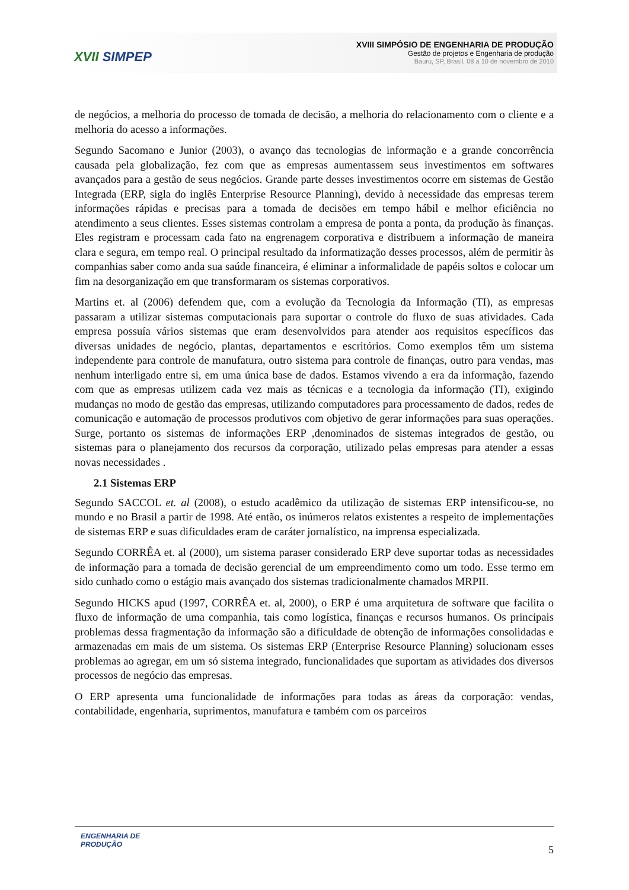XVII SIMPEP
XVIII SIMPÓSIO DE ENGENHARIA DE PRODUÇÃO
Gestão de projetos e Engenharia de produção
Bauru, SP, Brasil, 08 a 10 de novembro de 2010
de negócios, a melhoria do processo de tomada de decisão, a melhoria do relacionamento com o cliente e a melhoria do acesso a informações.
Segundo Sacomano e Junior (2003), o avanço das tecnologias de informação e a grande concorrência causada pela globalização, fez com que as empresas aumentassem seus investimentos em softwares avançados para a gestão de seus negócios. Grande parte desses investimentos ocorre em sistemas de Gestão Integrada (ERP, sigla do inglês Enterprise Resource Planning), devido à necessidade das empresas terem informações rápidas e precisas para a tomada de decisões em tempo hábil e melhor eficiência no atendimento a seus clientes. Esses sistemas controlam a empresa de ponta a ponta, da produção às finanças. Eles registram e processam cada fato na engrenagem corporativa e distribuem a informação de maneira clara e segura, em tempo real. O principal resultado da informatização desses processos, além de permitir às companhias saber como anda sua saúde financeira, é eliminar a informalidade de papéis soltos e colocar um fim na desorganização em que transformaram os sistemas corporativos.
Martins et. al (2006) defendem que, com a evolução da Tecnologia da Informação (TI), as empresas passaram a utilizar sistemas computacionais para suportar o controle do fluxo de suas atividades. Cada empresa possuía vários sistemas que eram desenvolvidos para atender aos requisitos específicos das diversas unidades de negócio, plantas, departamentos e escritórios. Como exemplos têm um sistema independente para controle de manufatura, outro sistema para controle de finanças, outro para vendas, mas nenhum interligado entre si, em uma única base de dados. Estamos vivendo a era da informação, fazendo com que as empresas utilizem cada vez mais as técnicas e a tecnologia da informação (TI), exigindo mudanças no modo de gestão das empresas, utilizando computadores para processamento de dados, redes de comunicação e automação de processos produtivos com objetivo de gerar informações para suas operações. Surge, portanto os sistemas de informações ERP ,denominados de sistemas integrados de gestão, ou sistemas para o planejamento dos recursos da corporação, utilizado pelas empresas para atender a essas novas necessidades .
2.1 Sistemas ERP
Segundo SACCOL et. al (2008), o estudo acadêmico da utilização de sistemas ERP intensificou-se, no mundo e no Brasil a partir de 1998. Até então, os inúmeros relatos existentes a respeito de implementações de sistemas ERP e suas dificuldades eram de caráter jornalístico, na imprensa especializada.
Segundo CORRÊA et. al (2000), um sistema paraser considerado ERP deve suportar todas as necessidades de informação para a tomada de decisão gerencial de um empreendimento como um todo. Esse termo em sido cunhado como o estágio mais avançado dos sistemas tradicionalmente chamados MRPII.
Segundo HICKS apud (1997, CORRÊA et. al, 2000), o ERP é uma arquitetura de software que facilita o fluxo de informação de uma companhia, tais como logística, finanças e recursos humanos. Os principais problemas dessa fragmentação da informação são a dificuldade de obtenção de informações consolidadas e armazenadas em mais de um sistema. Os sistemas ERP (Enterprise Resource Planning) solucionam esses problemas ao agregar, em um só sistema integrado, funcionalidades que suportam as atividades dos diversos processos de negócio das empresas.
O ERP apresenta uma funcionalidade de informações para todas as áreas da corporação: vendas, contabilidade, engenharia, suprimentos, manufatura e também com os parceiros
ENGENHARIA DE
PRODUÇÃO
5